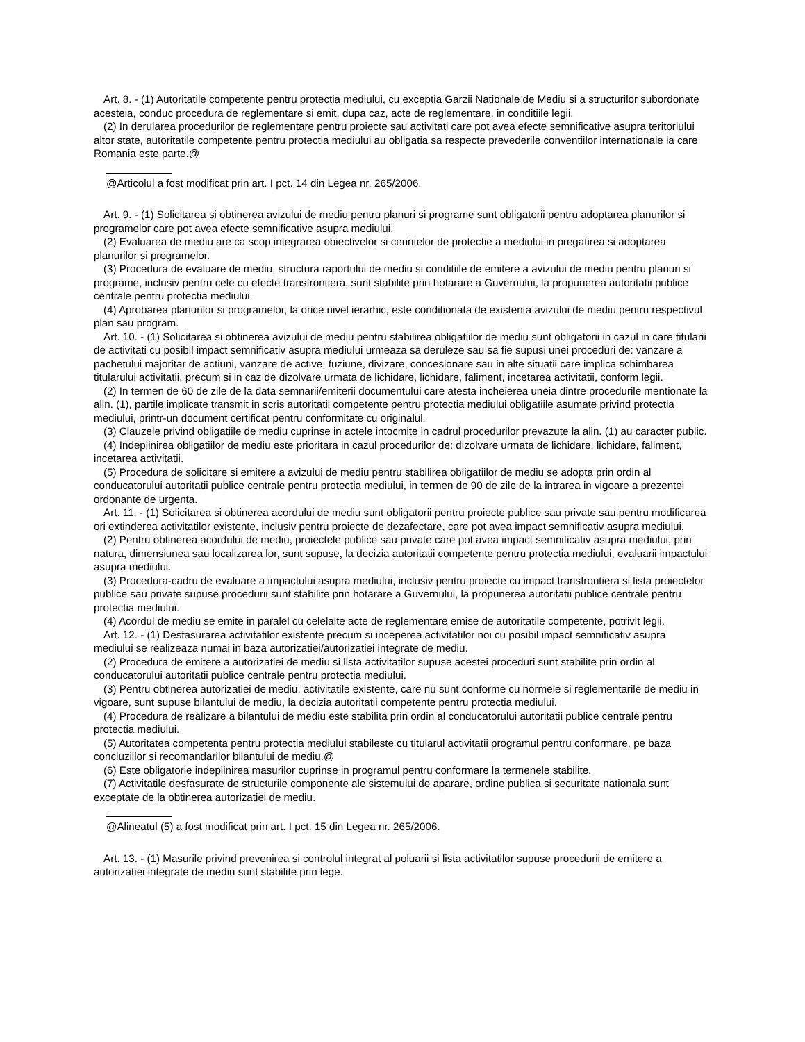Art. 8. - (1) Autoritatile competente pentru protectia mediului, cu exceptia Garzii Nationale de Mediu si a structurilor subordonate acesteia, conduc procedura de reglementare si emit, dupa caz, acte de reglementare, in conditiile legii.
(2) In derularea procedurilor de reglementare pentru proiecte sau activitati care pot avea efecte semnificative asupra teritoriului altor state, autoritatile competente pentru protectia mediului au obligatia sa respecte prevederile conventiilor internationale la care Romania este parte.@
@Articolul a fost modificat prin art. I pct. 14 din Legea nr. 265/2006.
Art. 9. - (1) Solicitarea si obtinerea avizului de mediu pentru planuri si programe sunt obligatorii pentru adoptarea planurilor si programelor care pot avea efecte semnificative asupra mediului.
(2) Evaluarea de mediu are ca scop integrarea obiectivelor si cerintelor de protectie a mediului in pregatirea si adoptarea planurilor si programelor.
(3) Procedura de evaluare de mediu, structura raportului de mediu si conditiile de emitere a avizului de mediu pentru planuri si programe, inclusiv pentru cele cu efecte transfrontiera, sunt stabilite prin hotarare a Guvernului, la propunerea autoritatii publice centrale pentru protectia mediului.
(4) Aprobarea planurilor si programelor, la orice nivel ierarhic, este conditionata de existenta avizului de mediu pentru respectivul plan sau program.
Art. 10. - (1) Solicitarea si obtinerea avizului de mediu pentru stabilirea obligatiilor de mediu sunt obligatorii in cazul in care titularii de activitati cu posibil impact semnificativ asupra mediului urmeaza sa deruleze sau sa fie supusi unei proceduri de: vanzare a pachetului majoritar de actiuni, vanzare de active, fuziune, divizare, concesionare sau in alte situatii care implica schimbarea titularului activitatii, precum si in caz de dizolvare urmata de lichidare, lichidare, faliment, incetarea activitatii, conform legii.
(2) In termen de 60 de zile de la data semnarii/emiterii documentului care atesta incheierea uneia dintre procedurile mentionate la alin. (1), partile implicate transmit in scris autoritatii competente pentru protectia mediului obligatiile asumate privind protectia mediului, printr-un document certificat pentru conformitate cu originalul.
(3) Clauzele privind obligatiile de mediu cuprinse in actele intocmite in cadrul procedurilor prevazute la alin. (1) au caracter public.
(4) Indeplinirea obligatiilor de mediu este prioritara in cazul procedurilor de: dizolvare urmata de lichidare, lichidare, faliment, incetarea activitatii.
(5) Procedura de solicitare si emitere a avizului de mediu pentru stabilirea obligatiilor de mediu se adopta prin ordin al conducatorului autoritatii publice centrale pentru protectia mediului, in termen de 90 de zile de la intrarea in vigoare a prezentei ordonante de urgenta.
Art. 11. - (1) Solicitarea si obtinerea acordului de mediu sunt obligatorii pentru proiecte publice sau private sau pentru modificarea ori extinderea activitatilor existente, inclusiv pentru proiecte de dezafectare, care pot avea impact semnificativ asupra mediului.
(2) Pentru obtinerea acordului de mediu, proiectele publice sau private care pot avea impact semnificativ asupra mediului, prin natura, dimensiunea sau localizarea lor, sunt supuse, la decizia autoritatii competente pentru protectia mediului, evaluarii impactului asupra mediului.
(3) Procedura-cadru de evaluare a impactului asupra mediului, inclusiv pentru proiecte cu impact transfrontiera si lista proiectelor publice sau private supuse procedurii sunt stabilite prin hotarare a Guvernului, la propunerea autoritatii publice centrale pentru protectia mediului.
(4) Acordul de mediu se emite in paralel cu celelalte acte de reglementare emise de autoritatile competente, potrivit legii.
Art. 12. - (1) Desfasurarea activitatilor existente precum si inceperea activitatilor noi cu posibil impact semnificativ asupra mediului se realizeaza numai in baza autorizatiei/autorizatiei integrate de mediu.
(2) Procedura de emitere a autorizatiei de mediu si lista activitatilor supuse acestei proceduri sunt stabilite prin ordin al conducatorului autoritatii publice centrale pentru protectia mediului.
(3) Pentru obtinerea autorizatiei de mediu, activitatile existente, care nu sunt conforme cu normele si reglementarile de mediu in vigoare, sunt supuse bilantului de mediu, la decizia autoritatii competente pentru protectia mediului.
(4) Procedura de realizare a bilantului de mediu este stabilita prin ordin al conducatorului autoritatii publice centrale pentru protectia mediului.
(5) Autoritatea competenta pentru protectia mediului stabileste cu titularul activitatii programul pentru conformare, pe baza concluziilor si recomandarilor bilantului de mediu.@
(6) Este obligatorie indeplinirea masurilor cuprinse in programul pentru conformare la termenele stabilite.
(7) Activitatile desfasurate de structurile componente ale sistemului de aparare, ordine publica si securitate nationala sunt exceptate de la obtinerea autorizatiei de mediu.
@Alineatul (5) a fost modificat prin art. I pct. 15 din Legea nr. 265/2006.
Art. 13. - (1) Masurile privind prevenirea si controlul integrat al poluarii si lista activitatilor supuse procedurii de emitere a autorizatiei integrate de mediu sunt stabilite prin lege.